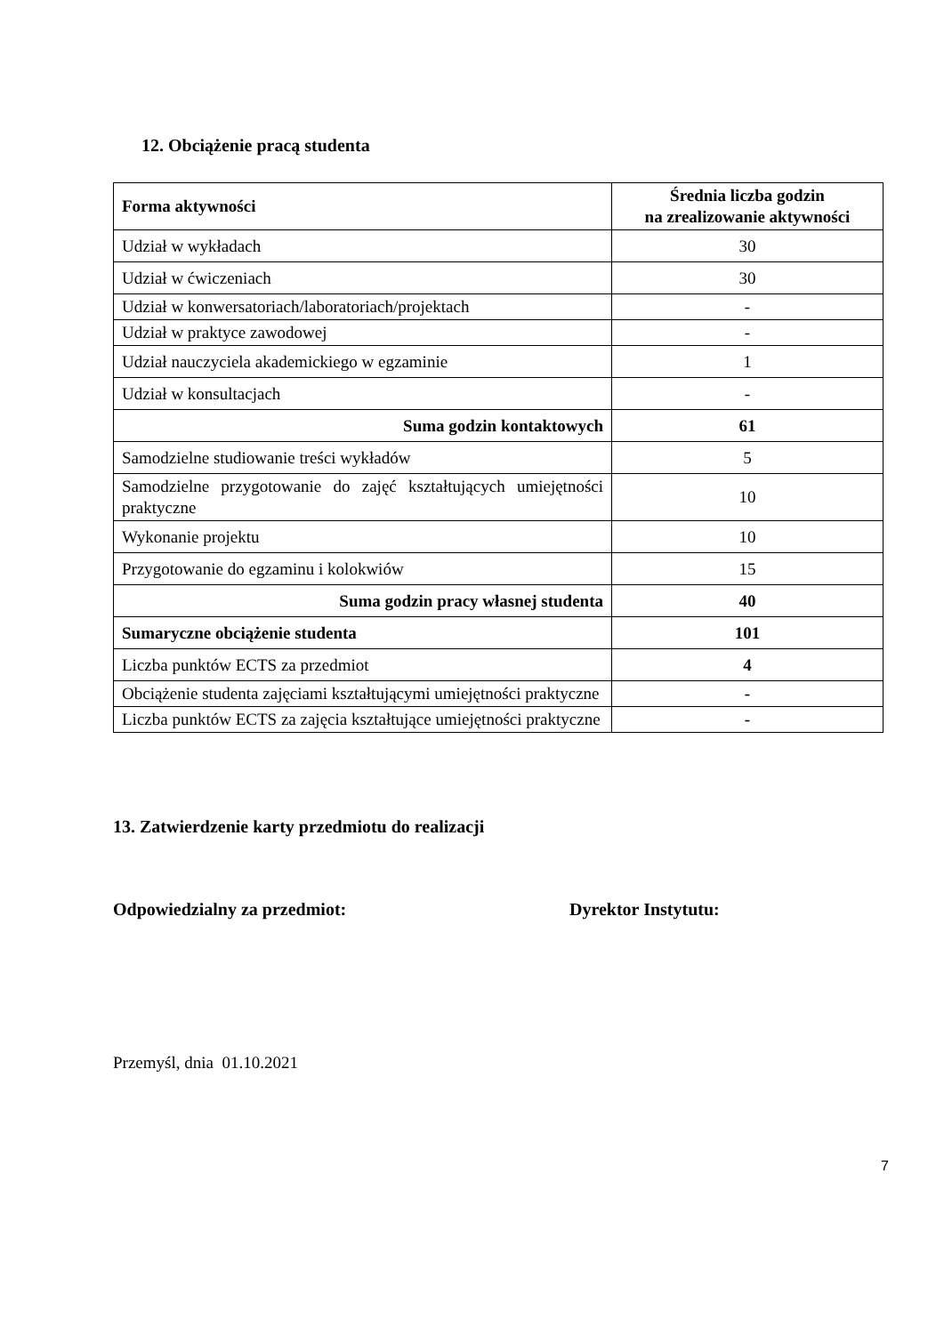12. Obciążenie pracą studenta
| Forma aktywności | Średnia liczba godzin na zrealizowanie aktywności |
| --- | --- |
| Udział w wykładach | 30 |
| Udział w ćwiczeniach | 30 |
| Udział w konwersatoriach/laboratoriach/projektach | - |
| Udział w praktyce zawodowej | - |
| Udział nauczyciela akademickiego w egzaminie | 1 |
| Udział w konsultacjach | - |
| Suma godzin kontaktowych | 61 |
| Samodzielne studiowanie treści wykładów | 5 |
| Samodzielne przygotowanie do zajęć kształtujących umiejętności praktyczne | 10 |
| Wykonanie projektu | 10 |
| Przygotowanie do egzaminu i kolokwiów | 15 |
| Suma godzin pracy własnej studenta | 40 |
| Sumaryczne obciążenie studenta | 101 |
| Liczba punktów ECTS za przedmiot | 4 |
| Obciążenie studenta zajęciami kształtującymi umiejętności praktyczne | - |
| Liczba punktów ECTS za zajęcia kształtujące umiejętności praktyczne | - |
13. Zatwierdzenie karty przedmiotu do realizacji
Odpowiedzialny za przedmiot: Dyrektor Instytutu:
Przemyśl, dnia 01.10.2021
7